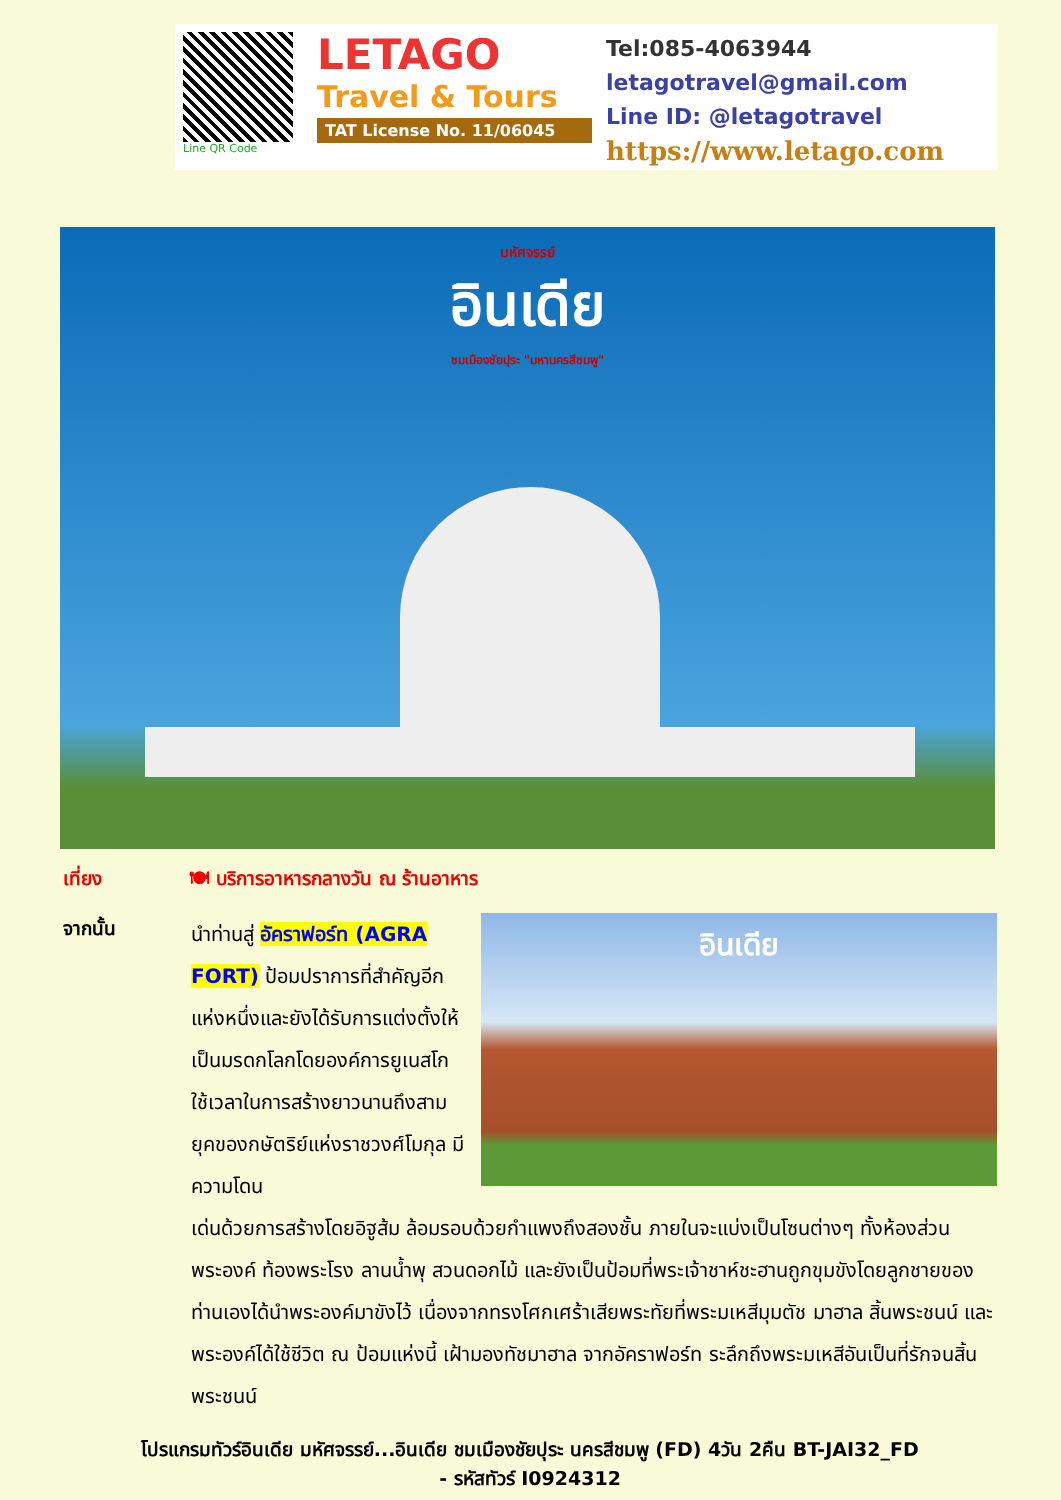Line QR Code
LETAGO
Travel & Tours
TAT License No. 11/06045
Tel:085-4063944
letagotravel@gmail.com
Line ID: @letagotravel
https://www.letago.com
มหัศจรรย์
อินเดีย
ชมเมืองชัยปุระ "มหานครสีชมพู"
เที่ยง 🍽 บริการอาหารกลางวัน ณ ร้านอาหาร
จากนั้น อินเดีย
นำท่านสู่ อัคราฟอร์ท (AGRA FORT) ป้อมปราการที่สำคัญอีกแห่งหนึ่งและยังได้รับการแต่งตั้งให้เป็นมรดกโลกโดยองค์การยูเนสโก ใช้เวลาในการสร้างยาวนานถึงสามยุคของกษัตริย์แห่งราชวงศ์โมกุล มีความโดน
เด่นด้วยการสร้างโดยอิฐูส้ม ล้อมรอบด้วยกำแพงถึงสองชั้น ภายในจะแบ่งเป็นโซนต่างๆ ทั้งห้องส่วนพระองค์ ท้องพระโรง ลานน้ำพุ สวนดอกไม้ และยังเป็นป้อมที่พระเจ้าชาห์ชะฮานถูกขุมขังโดยลูกชายของท่านเองได้นำพระองค์มาขังไว้ เนื่องจากทรงโศกเศร้าเสียพระทัยที่พระมเหสีมุมตัช มาฮาล สิ้นพระชนน์ และพระองค์ได้ใช้ชีวิต ณ ป้อมแห่งนี้ เฝ้ามองทัชมาฮาล จากอัคราฟอร์ท ระลึกถึงพระมเหสีอันเป็นที่รักจนสิ้นพระชนน์
โปรแกรมทัวร์อินเดีย มหัศจรรย์...อินเดีย ชมเมืองชัยปุระ นครสีชมพู (FD) 4วัน 2คืน BT-JAI32_FD
- รหัสทัวร์ I0924312